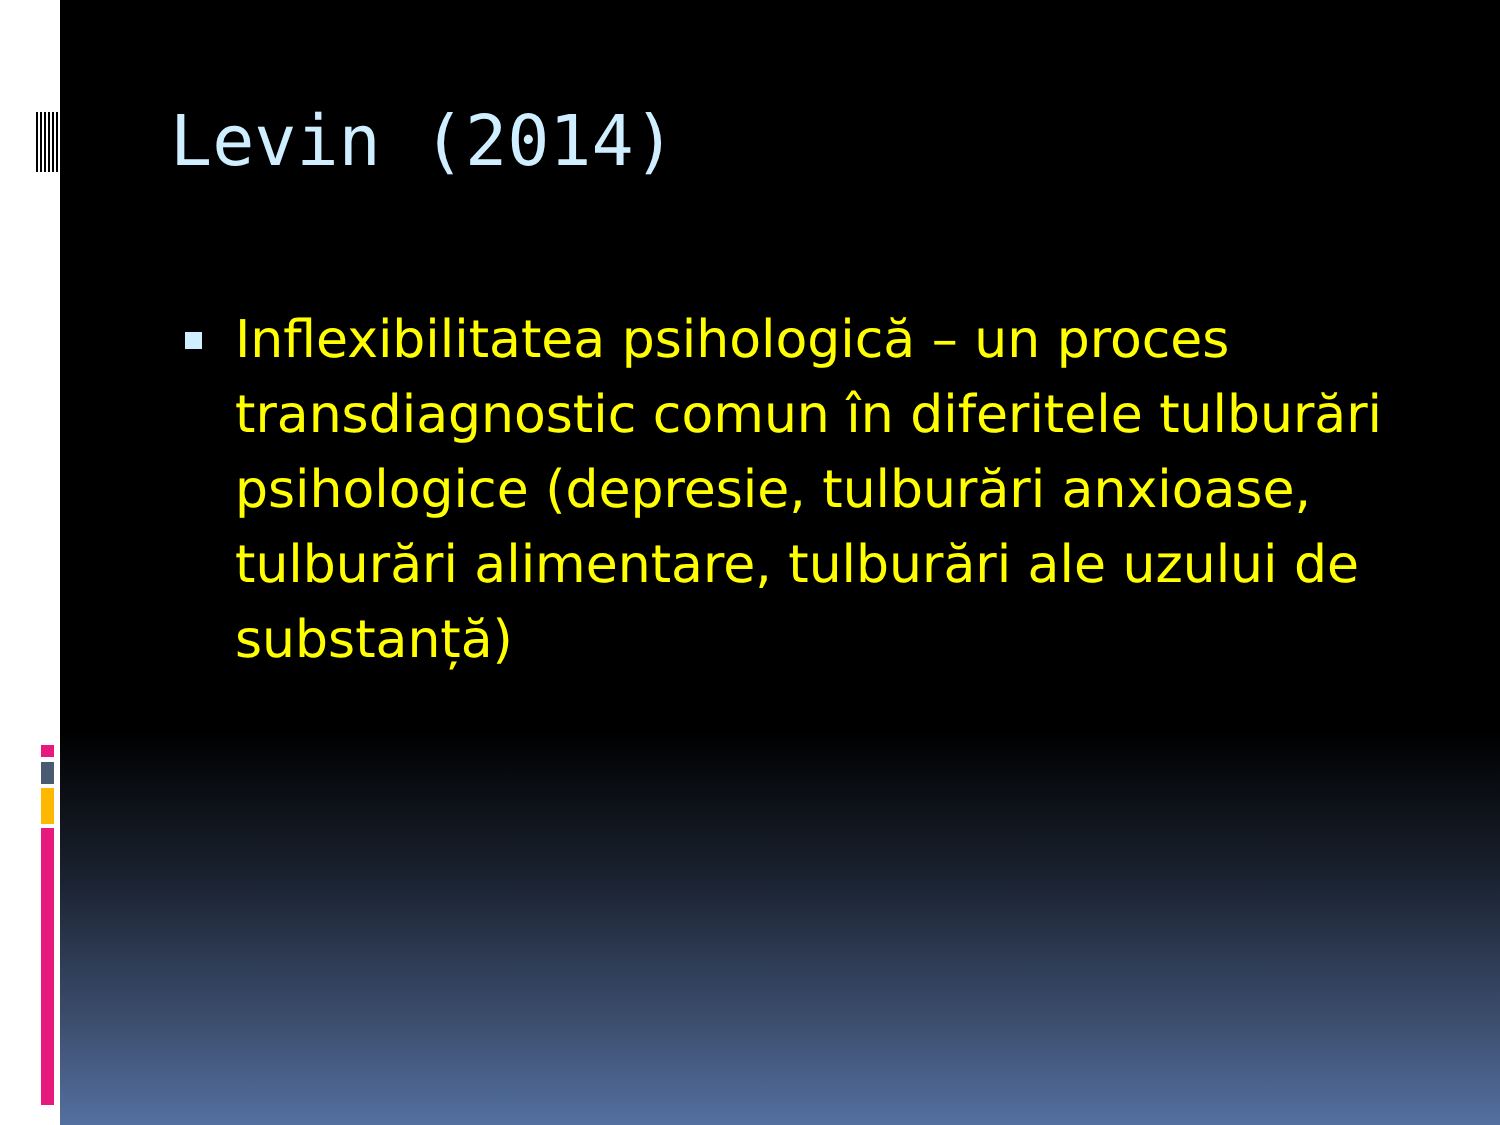Levin (2014)
Inflexibilitatea psihologică – un proces transdiagnostic comun în diferitele tulburări psihologice (depresie, tulburări anxioase, tulburări alimentare, tulburări ale uzului de substanță)